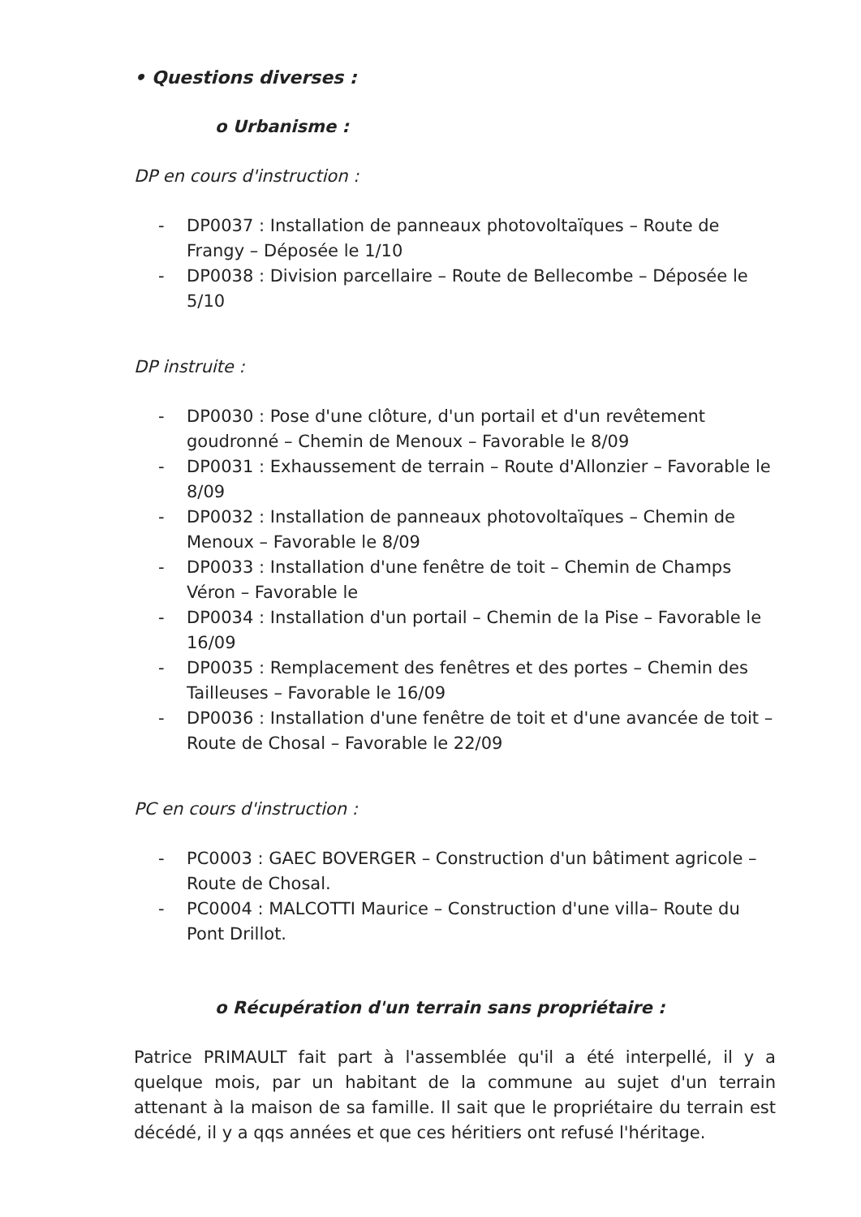• Questions diverses :
o Urbanisme :
DP en cours d'instruction :
- DP0037 : Installation de panneaux photovoltaïques – Route de Frangy – Déposée le 1/10
- DP0038 : Division parcellaire – Route de Bellecombe – Déposée le 5/10
DP instruite :
- DP0030 : Pose d'une clôture, d'un portail et d'un revêtement goudronné – Chemin de Menoux – Favorable le 8/09
- DP0031 : Exhaussement de terrain – Route d'Allonzier – Favorable le 8/09
- DP0032 : Installation de panneaux photovoltaïques – Chemin de Menoux – Favorable le 8/09
- DP0033 : Installation d'une fenêtre de toit – Chemin de Champs Véron – Favorable le
- DP0034 : Installation d'un portail – Chemin de la Pise – Favorable le 16/09
- DP0035 : Remplacement des fenêtres et des portes – Chemin des Tailleuses – Favorable le 16/09
- DP0036 : Installation d'une fenêtre de toit et d'une avancée de toit – Route de Chosal – Favorable le 22/09
PC en cours d'instruction :
- PC0003 : GAEC BOVERGER – Construction d'un bâtiment agricole – Route de Chosal.
- PC0004 : MALCOTTI Maurice – Construction d'une villa– Route du Pont Drillot.
o Récupération d'un terrain sans propriétaire :
Patrice PRIMAULT fait part à l'assemblée qu'il a été interpellé, il y a quelque mois, par un habitant de la commune au sujet d'un terrain attenant à la maison de sa famille. Il sait que le propriétaire du terrain est décédé, il y a qqs années et que ces héritiers ont refusé l'héritage.